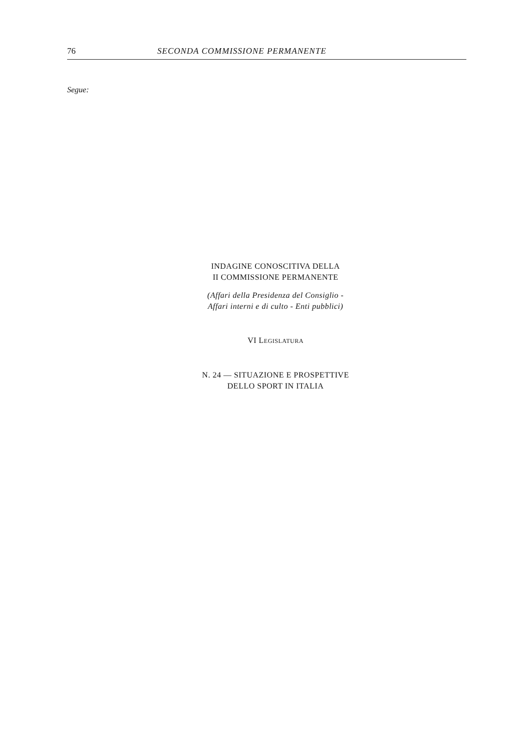76 SECONDA COMMISSIONE PERMANENTE
Segue:
INDAGINE CONOSCITIVA DELLA
II COMMISSIONE PERMANENTE
(Affari della Presidenza del Consiglio -
Affari interni e di culto - Enti pubblici)
VI LEGISLATURA
N. 24 — SITUAZIONE E PROSPETTIVE
DELLO SPORT IN ITALIA